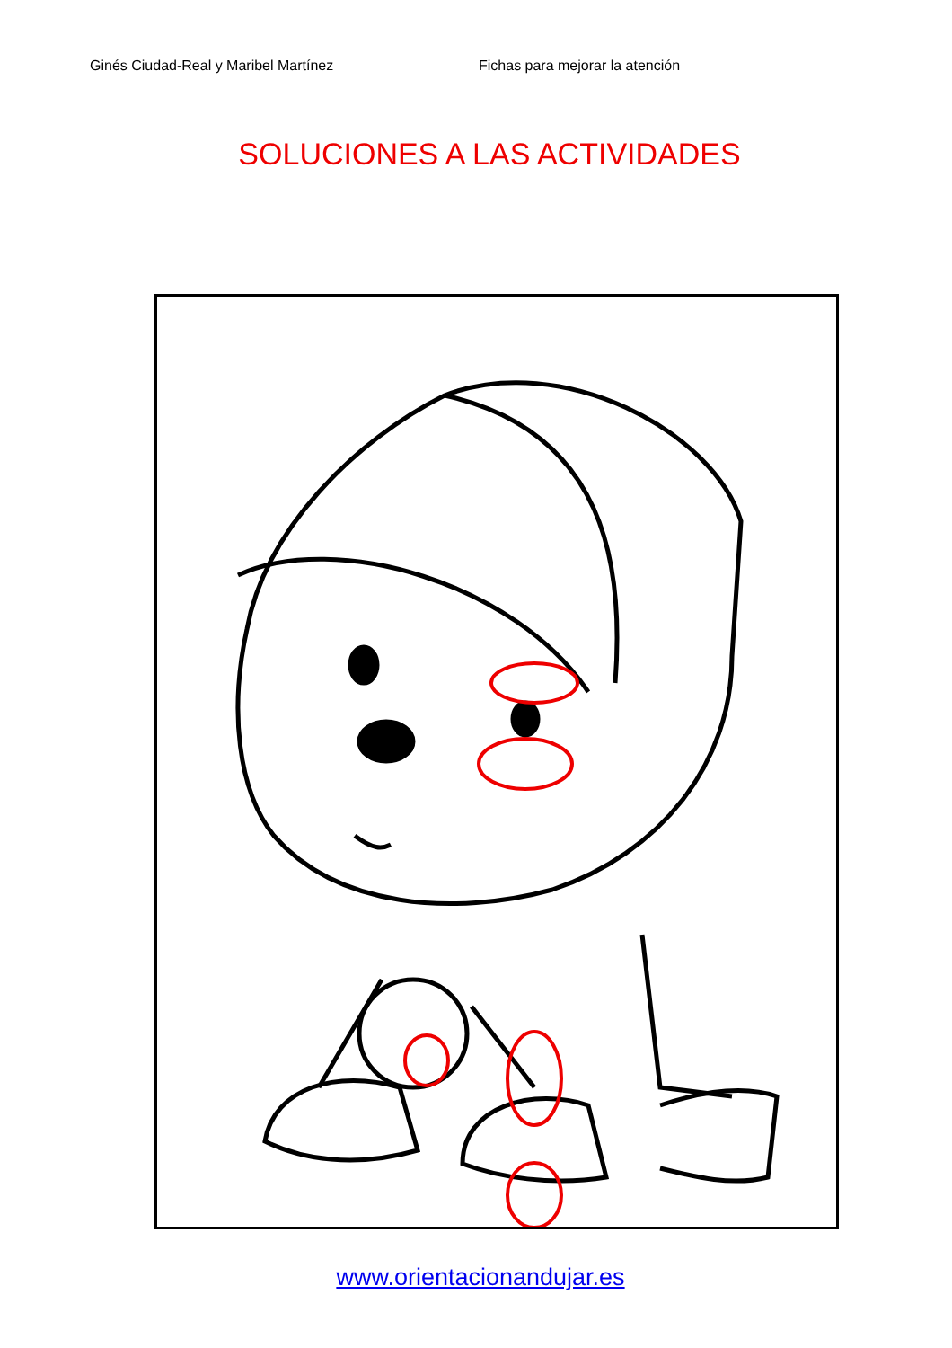Ginés Ciudad-Real y Maribel Martínez Fichas para mejorar la atención
SOLUCIONES A LAS ACTIVIDADES
www.orientacionandujar.es